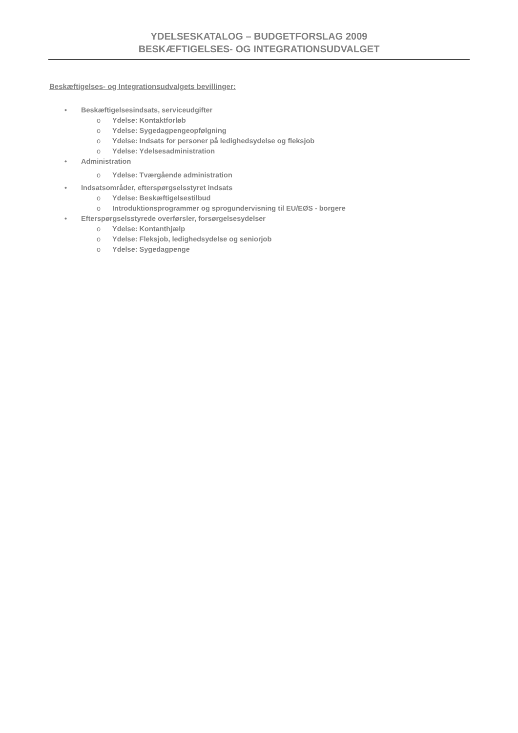YDELSESKATALOG – BUDGETFORSLAG 2009
BESKÆFTIGELSES- OG INTEGRATIONSUDVALGET
Beskæftigelses- og Integrationsudvalgets bevillinger:
• Beskæftigelsesindsats, serviceudgifter
o Ydelse: Kontaktforløb
o Ydelse: Sygedagpengeopfølgning
o Ydelse: Indsats for personer på ledighedsydelse og fleksjob
o Ydelse: Ydelsesadministration
• Administration
o Ydelse: Tværgående administration
• Indsatsområder, efterspørgselsstyret indsats
o Ydelse: Beskæftigelsestilbud
o Introduktionsprogrammer og sprogundervisning til EU/EØS - borgere
• Efterspørgselsstyrede overførsler, forsørgelsesydelser
o Ydelse: Kontanthjælp
o Ydelse: Fleksjob, ledighedsydelse og seniorjob
o Ydelse: Sygedagpenge